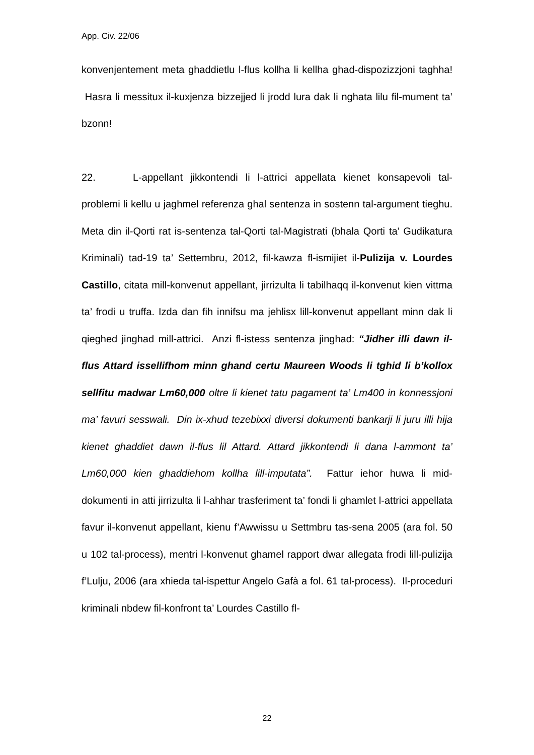App. Civ. 22/06
konvenjentement meta ghaddietlu l-flus kollha li kellha ghad-dispozizzjoni taghha! Hasra li messitux il-kuxjenza bizzejjed li jrodd lura dak li nghata lilu fil-mument ta’ bzonn!
22. L-appellant jikkontendi li l-attrici appellata kienet konsapevoli tal-problemi li kellu u jaghmel referenza ghal sentenza in sostenn tal-argument tieghu. Meta din il-Qorti rat is-sentenza tal-Qorti tal-Magistrati (bhala Qorti ta’ Gudikatura Kriminali) tad-19 ta’ Settembru, 2012, fil-kawza fl-ismijiet il-Pulizija v. Lourdes Castillo, citata mill-konvenut appellant, jirrizulta li tabilhaqq il-konvenut kien vittma ta’ frodi u truffa. Izda dan fih innifsu ma jehlisx lill-konvenut appellant minn dak li qieghed jinghad mill-attrici. Anzi fl-istess sentenza jinghad: “Jidher illi dawn il-flus Attard issellifhom minn ghand certu Maureen Woods li tghid li b’kollox sellfitu madwar Lm60,000 oltre li kienet tatu pagament ta’ Lm400 in konnessjoni ma’ favuri sesswali. Din ix-xhud tezebixxi diversi dokumenti bankarji li juru illi hija kienet ghaddiet dawn il-flus lil Attard. Attard jikkontendi li dana l-ammont ta’ Lm60,000 kien ghaddiehom kollha lill-imputata”. Fattur iehor huwa li mid-dokumenti in atti jirrizulta li l-ahhar trasferiment ta’ fondi li ghamlet l-attrici appellata favur il-konvenut appellant, kienu f’Awwissu u Settmbru tas-sena 2005 (ara fol. 50 u 102 tal-process), mentri l-konvenut ghamel rapport dwar allegata frodi lill-pulizija f’Lulju, 2006 (ara xhieda tal-ispettur Angelo Gafà a fol. 61 tal-process). Il-proceduri kriminali nbdew fil-konfront ta’ Lourdes Castillo fl-
22